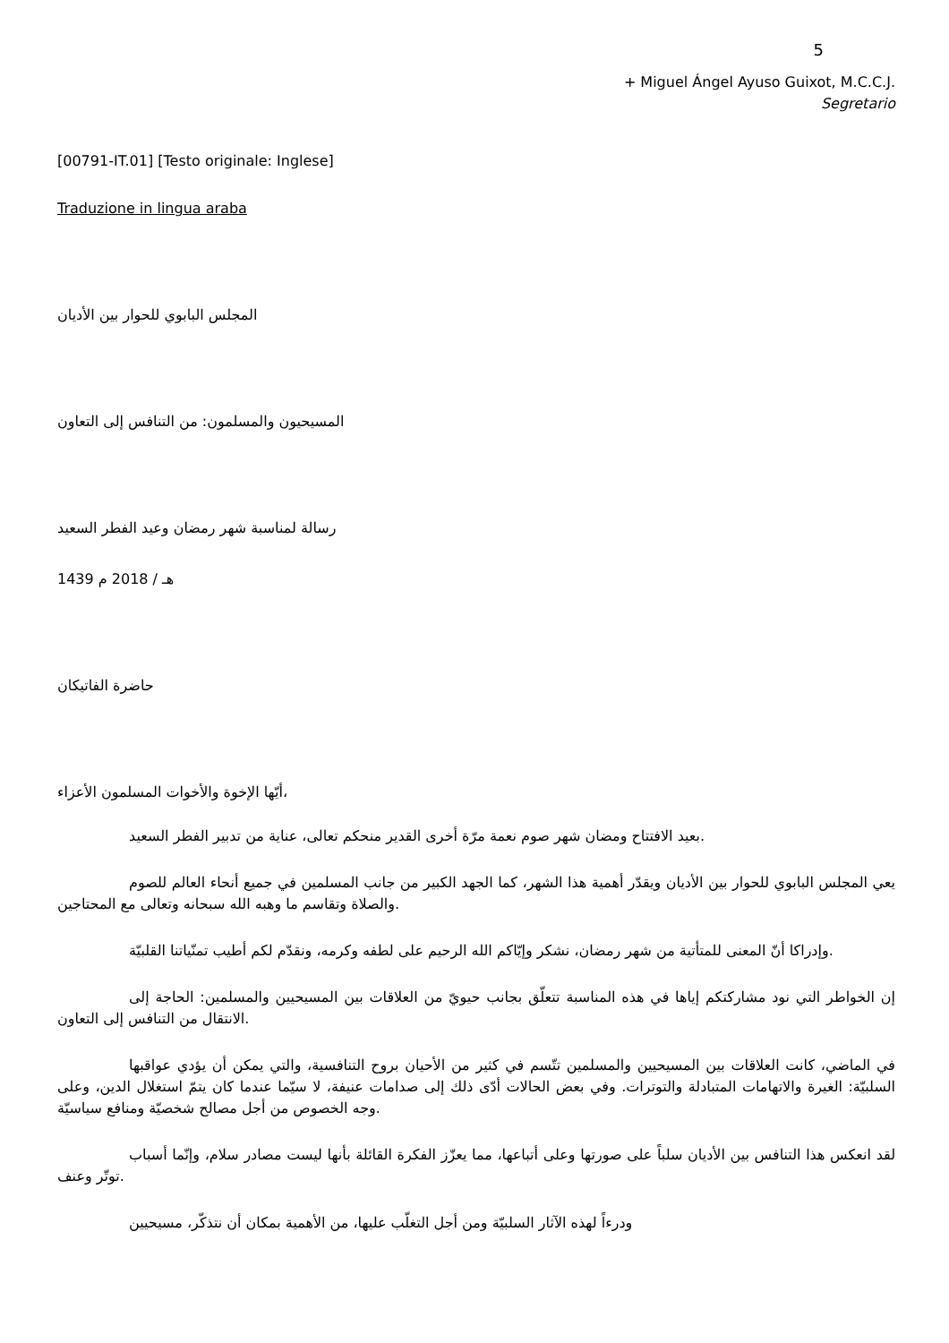5
+ Miguel Ángel Ayuso Guixot, M.C.C.J.
Segretario
[00791-IT.01] [Testo originale: Inglese]
Traduzione in lingua araba
المجلس البابوي للحوار بين الأديان
المسيحيون والمسلمون: من التنافس إلى التعاون
رسالة لمناسبة شهر رمضان وعيد الفطر السعيد
1439 هـ / 2018 م
حاضرة الفاتيكان
أيّها الإخوة والأخوات المسلمون الأعزاء،
بعيد الافتتاح ومضان شهر صوم نعمة مرّة أخرى القدير منحكم تعالى، عناية من تدبير الفطر السعيد.
يعي المجلس البابوي للحوار بين الأديان ويقدّر أهمية هذا الشهر، كما الجهد الكبير من جانب المسلمين في جميع أنحاء العالم للصوم والصلاة وتقاسم ما وهبه الله سبحانه وتعالى مع المحتاجين.
وإدراكا أنّ المعنى للمتأتية من شهر رمضان، نشكر وإيّاكم الله الرحيم على لطفه وكرمه، ونقدّم لكم أطيب تمنّياتنا القلبيّة.
إن الخواطر التي نود مشاركتكم إياها في هذه المناسبة تتعلّق بجانب حيويّ من العلاقات بين المسيحيين والمسلمين: الحاجة إلى الانتقال من التنافس إلى التعاون.
في الماضي، كانت العلاقات بين المسيحيين والمسلمين تتّسم في كثير من الأحيان بروح التنافسية، والتي يمكن أن يؤدي عواقبها السلبيّة: الغيرة والاتهامات المتبادلة والتوترات. وفي بعض الحالات أدّى ذلك إلى صدامات عنيفة، لا سيّما عندما كان يتمّ استغلال الدين، وعلى وجه الخصوص من أجل مصالح شخصيّة ومنافع سياسيّة.
لقد انعكس هذا التنافس بين الأديان سلباً على صورتها وعلى أتباعها، مما يعزّز الفكرة القائلة بأنها ليست مصادر سلام، وإنّما أسباب توتّر وعنف.
ودرءاً لهذه الآثار السلبيّة ومن أجل التغلّب عليها، من الأهمية بمكان أن نتذكّر، مسيحيين